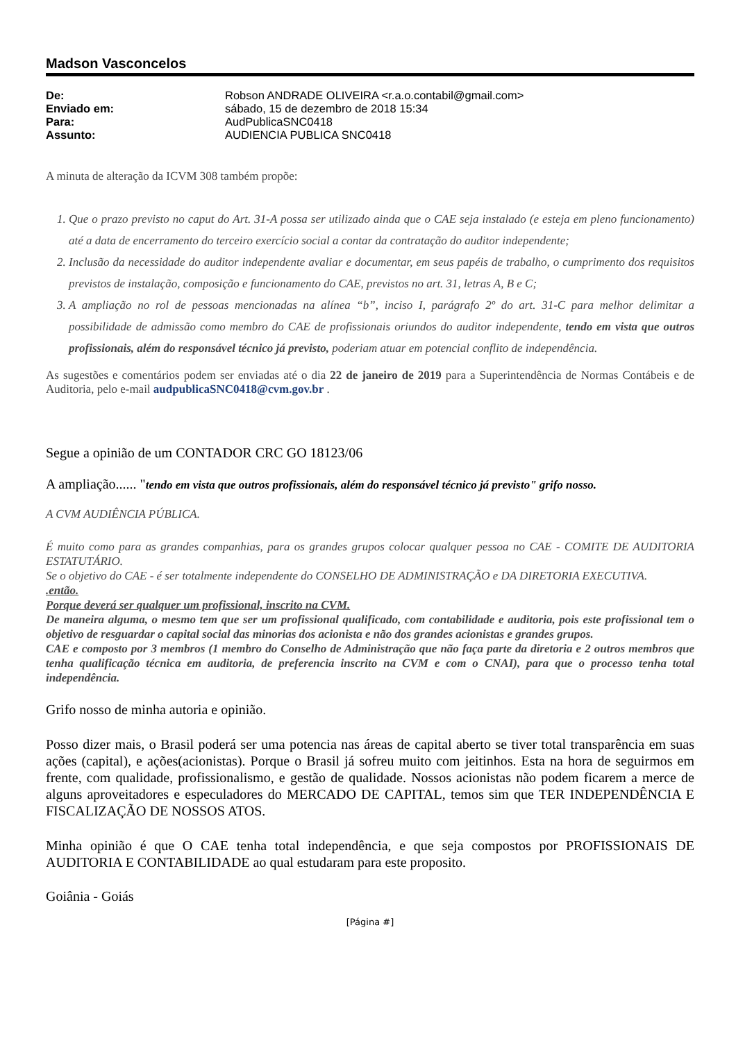Madson Vasconcelos
| De: | Robson ANDRADE OLIVEIRA <r.a.o.contabil@gmail.com> |
| Enviado em: | sábado, 15 de dezembro de 2018 15:34 |
| Para: | AudPublicaSNC0418 |
| Assunto: | AUDIENCIA PUBLICA SNC0418 |
A minuta de alteração da ICVM 308 também propõe:
1. Que o prazo previsto no caput do Art. 31-A possa ser utilizado ainda que o CAE seja instalado (e esteja em pleno funcionamento) até a data de encerramento do terceiro exercício social a contar da contratação do auditor independente;
2. Inclusão da necessidade do auditor independente avaliar e documentar, em seus papéis de trabalho, o cumprimento dos requisitos previstos de instalação, composição e funcionamento do CAE, previstos no art. 31, letras A, B e C;
3. A ampliação no rol de pessoas mencionadas na alínea “b”, inciso I, parágrafo 2º do art. 31-C para melhor delimitar a possibilidade de admissão como membro do CAE de profissionais oriundos do auditor independente, tendo em vista que outros profissionais, além do responsável técnico já previsto, poderiam atuar em potencial conflito de independência.
As sugestões e comentários podem ser enviadas até o dia 22 de janeiro de 2019 para a Superintendência de Normas Contábeis e de Auditoria, pelo e-mail audpublicaSNC0418@cvm.gov.br .
Segue a opinião de um CONTADOR CRC GO 18123/06
A ampliação...... "tendo em vista que outros profissionais, além do responsável técnico já previsto" grifo nosso.
A CVM AUDIÊNCIA PÚBLICA.
É muito como para as grandes companhias, para os grandes grupos colocar qualquer pessoa no CAE - COMITE DE AUDITORIA ESTATUTÁRIO.
Se o objetivo do CAE - é ser totalmente independente do CONSELHO DE ADMINISTRAÇÃO e DA DIRETORIA EXECUTIVA.
.então.
Porque deverá ser qualquer um profissional, inscrito na CVM.
De maneira alguma, o mesmo tem que ser um profissional qualificado, com contabilidade e auditoria, pois este profissional tem o objetivo de resguardar o capital social das minorias dos acionista e não dos grandes acionistas e grandes grupos.
CAE e composto por 3 membros (1 membro do Conselho de Administração que não faça parte da diretoria e 2 outros membros que tenha qualificação técnica em auditoria, de preferencia inscrito na CVM e com o CNAI), para que o processo tenha total independência.
Grifo nosso de minha autoria e opinião.
Posso dizer mais, o Brasil poderá ser uma potencia nas áreas de capital aberto se tiver total transparência em suas ações (capital), e ações(acionistas). Porque o Brasil já sofreu muito com jeitinhos. Esta na hora de seguirmos em frente, com qualidade, profissionalismo, e gestão de qualidade. Nossos acionistas não podem ficarem a merce de alguns aproveitadores e especuladores do MERCADO DE CAPITAL, temos sim que TER INDEPENDÊNCIA E FISCALIZAÇÃO DE NOSSOS ATOS.
Minha opinião é que O CAE tenha total independência, e que seja compostos por PROFISSIONAIS DE AUDITORIA E CONTABILIDADE ao qual estudaram para este proposito.
Goiânia - Goiás
[Página #]